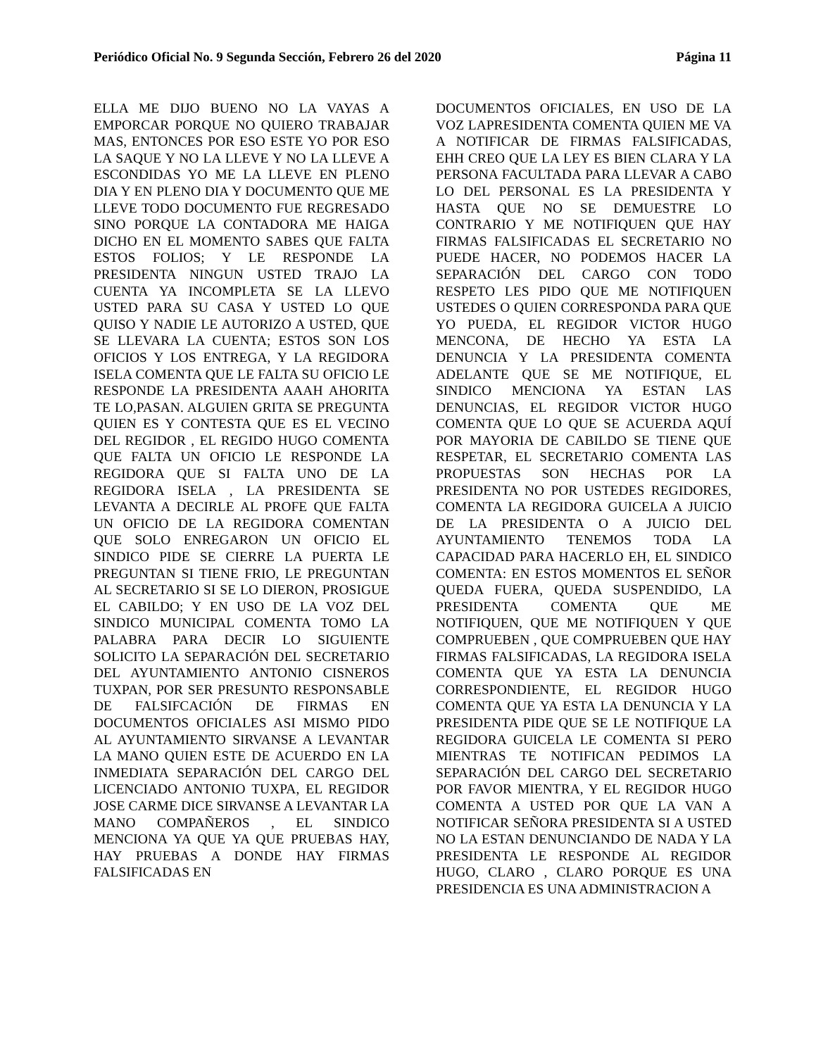Periódico Oficial No. 9 Segunda Sección, Febrero 26 del 2020 Página 11
ELLA ME DIJO BUENO NO LA VAYAS A EMPORCAR PORQUE NO QUIERO TRABAJAR MAS, ENTONCES POR ESO ESTE YO POR ESO LA SAQUE Y NO LA LLEVE Y NO LA LLEVE A ESCONDIDAS YO ME LA LLEVE EN PLENO DIA Y EN PLENO DIA Y DOCUMENTO QUE ME LLEVE TODO DOCUMENTO FUE REGRESADO SINO PORQUE LA CONTADORA ME HAIGA DICHO EN EL MOMENTO SABES QUE FALTA ESTOS FOLIOS; Y LE RESPONDE LA PRESIDENTA NINGUN USTED TRAJO LA CUENTA YA INCOMPLETA SE LA LLEVO USTED PARA SU CASA Y USTED LO QUE QUISO Y NADIE LE AUTORIZO A USTED, QUE SE LLEVARA LA CUENTA; ESTOS SON LOS OFICIOS Y LOS ENTREGA, Y LA REGIDORA ISELA COMENTA QUE LE FALTA SU OFICIO LE RESPONDE LA PRESIDENTA AAAH AHORITA TE LO,PASAN. ALGUIEN GRITA SE PREGUNTA QUIEN ES Y CONTESTA QUE ES EL VECINO DEL REGIDOR , EL REGIDO HUGO COMENTA QUE FALTA UN OFICIO LE RESPONDE LA REGIDORA QUE SI FALTA UNO DE LA REGIDORA ISELA , LA PRESIDENTA SE LEVANTA A DECIRLE AL PROFE QUE FALTA UN OFICIO DE LA REGIDORA COMENTAN QUE SOLO ENREGARON UN OFICIO EL SINDICO PIDE SE CIERRE LA PUERTA LE PREGUNTAN SI TIENE FRIO, LE PREGUNTAN AL SECRETARIO SI SE LO DIERON, PROSIGUE EL CABILDO; Y EN USO DE LA VOZ DEL SINDICO MUNICIPAL COMENTA TOMO LA PALABRA PARA DECIR LO SIGUIENTE SOLICITO LA SEPARACIÓN DEL SECRETARIO DEL AYUNTAMIENTO ANTONIO CISNEROS TUXPAN, POR SER PRESUNTO RESPONSABLE DE FALSIFCACIÓN DE FIRMAS EN DOCUMENTOS OFICIALES ASI MISMO PIDO AL AYUNTAMIENTO SIRVANSE A LEVANTAR LA MANO QUIEN ESTE DE ACUERDO EN LA INMEDIATA SEPARACIÓN DEL CARGO DEL LICENCIADO ANTONIO TUXPA, EL REGIDOR JOSE CARME DICE SIRVANSE A LEVANTAR LA MANO COMPAÑEROS , EL SINDICO MENCIONA YA QUE YA QUE PRUEBAS HAY, HAY PRUEBAS A DONDE HAY FIRMAS FALSIFICADAS EN
DOCUMENTOS OFICIALES, EN USO DE LA VOZ LAPRESIDENTA COMENTA QUIEN ME VA A NOTIFICAR DE FIRMAS FALSIFICADAS, EHH CREO QUE LA LEY ES BIEN CLARA Y LA PERSONA FACULTADA PARA LLEVAR A CABO LO DEL PERSONAL ES LA PRESIDENTA Y HASTA QUE NO SE DEMUESTRE LO CONTRARIO Y ME NOTIFIQUEN QUE HAY FIRMAS FALSIFICADAS EL SECRETARIO NO PUEDE HACER, NO PODEMOS HACER LA SEPARACIÓN DEL CARGO CON TODO RESPETO LES PIDO QUE ME NOTIFIQUEN USTEDES O QUIEN CORRESPONDA PARA QUE YO PUEDA, EL REGIDOR VICTOR HUGO MENCONA, DE HECHO YA ESTA LA DENUNCIA Y LA PRESIDENTA COMENTA ADELANTE QUE SE ME NOTIFIQUE, EL SINDICO MENCIONA YA ESTAN LAS DENUNCIAS, EL REGIDOR VICTOR HUGO COMENTA QUE LO QUE SE ACUERDA AQUÍ POR MAYORIA DE CABILDO SE TIENE QUE RESPETAR, EL SECRETARIO COMENTA LAS PROPUESTAS SON HECHAS POR LA PRESIDENTA NO POR USTEDES REGIDORES, COMENTA LA REGIDORA GUICELA A JUICIO DE LA PRESIDENTA O A JUICIO DEL AYUNTAMIENTO TENEMOS TODA LA CAPACIDAD PARA HACERLO EH, EL SINDICO COMENTA: EN ESTOS MOMENTOS EL SEÑOR QUEDA FUERA, QUEDA SUSPENDIDO, LA PRESIDENTA COMENTA QUE ME NOTIFIQUEN, QUE ME NOTIFIQUEN Y QUE COMPRUEBEN , QUE COMPRUEBEN QUE HAY FIRMAS FALSIFICADAS, LA REGIDORA ISELA COMENTA QUE YA ESTA LA DENUNCIA CORRESPONDIENTE, EL REGIDOR HUGO COMENTA QUE YA ESTA LA DENUNCIA Y LA PRESIDENTA PIDE QUE SE LE NOTIFIQUE LA REGIDORA GUICELA LE COMENTA SI PERO MIENTRAS TE NOTIFICAN PEDIMOS LA SEPARACIÓN DEL CARGO DEL SECRETARIO POR FAVOR MIENTRA, Y EL REGIDOR HUGO COMENTA A USTED POR QUE LA VAN A NOTIFICAR SEÑORA PRESIDENTA SI A USTED NO LA ESTAN DENUNCIANDO DE NADA Y LA PRESIDENTA LE RESPONDE AL REGIDOR HUGO, CLARO , CLARO PORQUE ES UNA PRESIDENCIA ES UNA ADMINISTRACION A